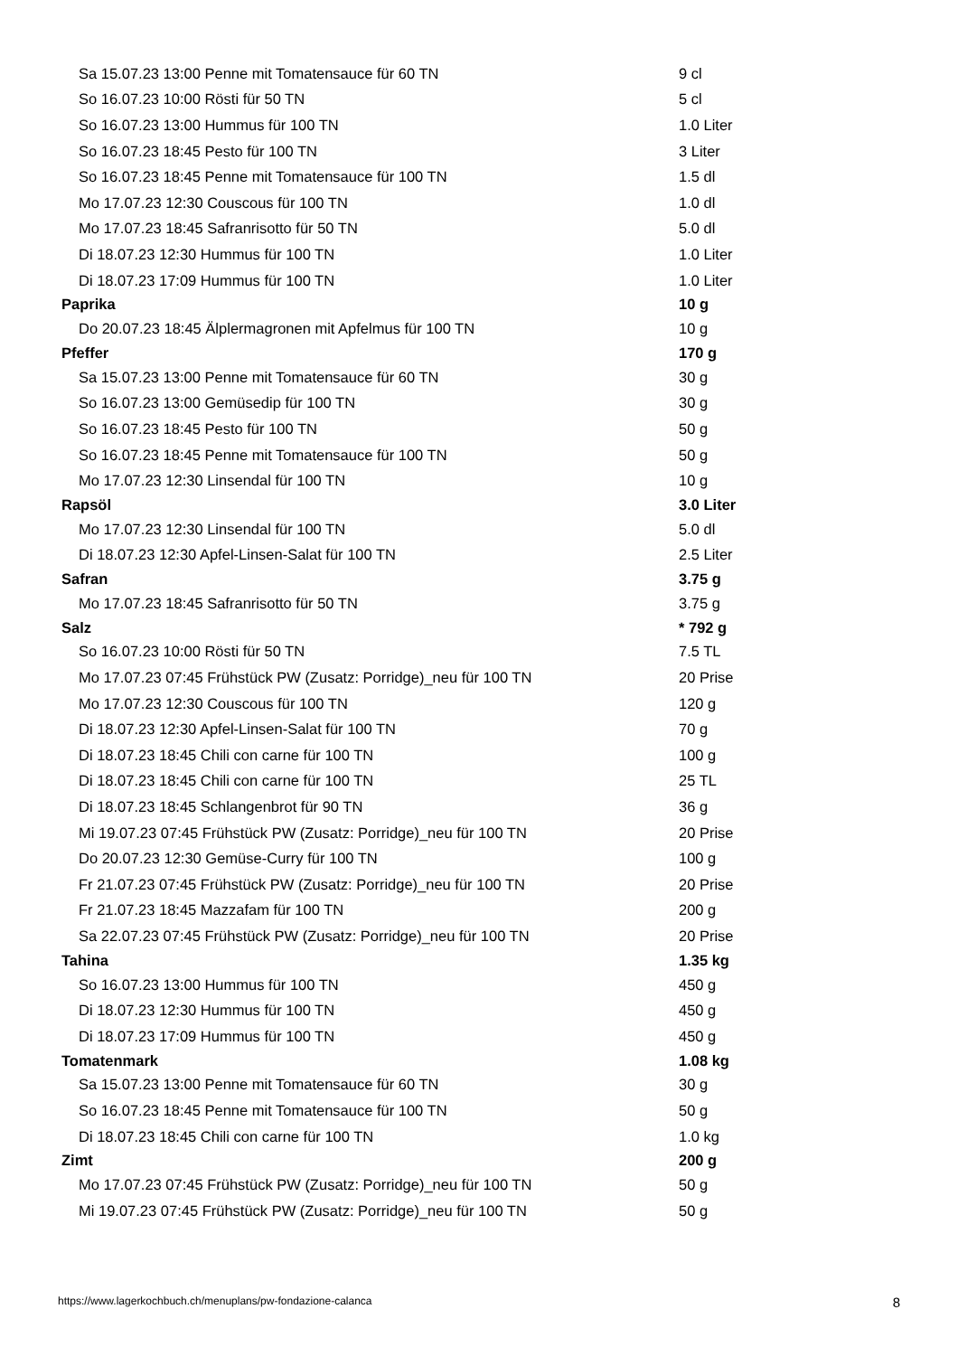| Sa 15.07.23 13:00 Penne mit Tomatensauce für 60 TN | 9 cl |
| So 16.07.23 10:00 Rösti für 50 TN | 5 cl |
| So 16.07.23 13:00 Hummus für 100 TN | 1.0 Liter |
| So 16.07.23 18:45 Pesto für 100 TN | 3 Liter |
| So 16.07.23 18:45 Penne mit Tomatensauce für 100 TN | 1.5 dl |
| Mo 17.07.23 12:30 Couscous für 100 TN | 1.0 dl |
| Mo 17.07.23 18:45 Safranrisotto für 50 TN | 5.0 dl |
| Di 18.07.23 12:30 Hummus für 100 TN | 1.0 Liter |
| Di 18.07.23 17:09 Hummus für 100 TN | 1.0 Liter |
| Paprika | 10 g |
| Do 20.07.23 18:45 Älplermagronen mit Apfelmus für 100 TN | 10 g |
| Pfeffer | 170 g |
| Sa 15.07.23 13:00 Penne mit Tomatensauce für 60 TN | 30 g |
| So 16.07.23 13:00 Gemüsedip für 100 TN | 30 g |
| So 16.07.23 18:45 Pesto für 100 TN | 50 g |
| So 16.07.23 18:45 Penne mit Tomatensauce für 100 TN | 50 g |
| Mo 17.07.23 12:30 Linsendal für 100 TN | 10 g |
| Rapsöl | 3.0 Liter |
| Mo 17.07.23 12:30 Linsendal für 100 TN | 5.0 dl |
| Di 18.07.23 12:30 Apfel-Linsen-Salat für 100 TN | 2.5 Liter |
| Safran | 3.75 g |
| Mo 17.07.23 18:45 Safranrisotto für 50 TN | 3.75 g |
| Salz | * 792 g |
| So 16.07.23 10:00 Rösti für 50 TN | 7.5 TL |
| Mo 17.07.23 07:45 Frühstück PW (Zusatz: Porridge)_neu für 100 TN | 20 Prise |
| Mo 17.07.23 12:30 Couscous für 100 TN | 120 g |
| Di 18.07.23 12:30 Apfel-Linsen-Salat für 100 TN | 70 g |
| Di 18.07.23 18:45 Chili con carne für 100 TN | 100 g |
| Di 18.07.23 18:45 Chili con carne für 100 TN | 25 TL |
| Di 18.07.23 18:45 Schlangenbrot für 90 TN | 36 g |
| Mi 19.07.23 07:45 Frühstück PW (Zusatz: Porridge)_neu für 100 TN | 20 Prise |
| Do 20.07.23 12:30 Gemüse-Curry für 100 TN | 100 g |
| Fr 21.07.23 07:45 Frühstück PW (Zusatz: Porridge)_neu für 100 TN | 20 Prise |
| Fr 21.07.23 18:45 Mazzafam für 100 TN | 200 g |
| Sa 22.07.23 07:45 Frühstück PW (Zusatz: Porridge)_neu für 100 TN | 20 Prise |
| Tahina | 1.35 kg |
| So 16.07.23 13:00 Hummus für 100 TN | 450 g |
| Di 18.07.23 12:30 Hummus für 100 TN | 450 g |
| Di 18.07.23 17:09 Hummus für 100 TN | 450 g |
| Tomatenmark | 1.08 kg |
| Sa 15.07.23 13:00 Penne mit Tomatensauce für 60 TN | 30 g |
| So 16.07.23 18:45 Penne mit Tomatensauce für 100 TN | 50 g |
| Di 18.07.23 18:45 Chili con carne für 100 TN | 1.0 kg |
| Zimt | 200 g |
| Mo 17.07.23 07:45 Frühstück PW (Zusatz: Porridge)_neu für 100 TN | 50 g |
| Mi 19.07.23 07:45 Frühstück PW (Zusatz: Porridge)_neu für 100 TN | 50 g |
https://www.lagerkochbuch.ch/menuplans/pw-fondazione-calanca 8